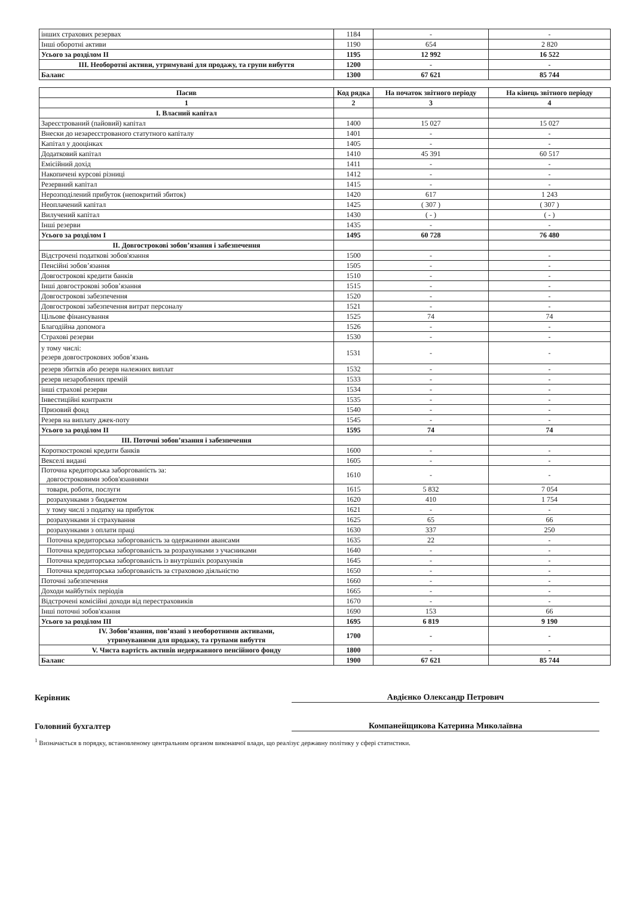| інших страхових резервах | 1184 | - | - |
| Інші оборотні активи | 1190 | 654 | 2 820 |
| Усього за розділом II | 1195 | 12 992 | 16 522 |
| III. Необоротні активи, утримувані для продажу, та групи вибуття | 1200 | - | - |
| Баланс | 1300 | 67 621 | 85 744 |
| Пасив | Код рядка | На початок звітного періоду | На кінець звітного періоду |
| --- | --- | --- | --- |
| 1 | 2 | 3 | 4 |
| I. Власний капітал | | | |
| Зареєстрований (пайовий) капітал | 1400 | 15 027 | 15 027 |
| Внески до незареєстрованого статутного капіталу | 1401 | - | - |
| Капітал у дооцінках | 1405 | - | - |
| Додатковий капітал | 1410 | 45 391 | 60 517 |
| Емісійний дохід | 1411 | - | - |
| Накопичені курсові різниці | 1412 | - | - |
| Резервний капітал | 1415 | - | - |
| Нерозподілений прибуток (непокритий збиток) | 1420 | 617 | 1 243 |
| Неоплачений капітал | 1425 | ( 307 ) | ( 307 ) |
| Вилучений капітал | 1430 | ( - ) | ( - ) |
| Інші резерви | 1435 | - | - |
| Усього за розділом I | 1495 | 60 728 | 76 480 |
| II. Довгострокові зобов’язання і забезпечення | | | |
| Відстрочені податкові зобов'язання | 1500 | - | - |
| Пенсійні зобов’язання | 1505 | - | - |
| Довгострокові кредити банків | 1510 | - | - |
| Інші довгострокові зобов’язання | 1515 | - | - |
| Довгострокові забезпечення | 1520 | - | - |
| Довгострокові забезпечення витрат персоналу | 1521 | - | - |
| Цільове фінансування | 1525 | 74 | 74 |
| Благодійна допомога | 1526 | - | - |
| Страхові резерви | 1530 | - | - |
| у тому числі: резерв довгострокових зобов’язань | 1531 | - | - |
| резерв збитків або резерв належних виплат | 1532 | - | - |
| резерв незароблених премій | 1533 | - | - |
| інші страхові резерви | 1534 | - | - |
| Інвестиційні контракти | 1535 | - | - |
| Призовий фонд | 1540 | - | - |
| Резерв на виплату джек-поту | 1545 | - | - |
| Усього за розділом II | 1595 | 74 | 74 |
| III. Поточні зобов’язання і забезпечення | | | |
| Короткострокові кредити банків | 1600 | - | - |
| Векселі видані | 1605 | - | - |
| Поточна кредиторська заборгованість за: довгостроковими зобов'язаннями | 1610 | - | - |
| товари, роботи, послуги | 1615 | 5 832 | 7 054 |
| розрахунками з бюджетом | 1620 | 410 | 1 754 |
| у тому числі з податку на прибуток | 1621 | - | - |
| розрахунками зі страхування | 1625 | 65 | 66 |
| розрахунками з оплати праці | 1630 | 337 | 250 |
| Поточна кредиторська заборгованість за одержаними авансами | 1635 | 22 | - |
| Поточна кредиторська заборгованість за розрахунками з учасниками | 1640 | - | - |
| Поточна кредиторська заборгованість із внутрішніх розрахунків | 1645 | - | - |
| Поточна кредиторська заборгованість за страховою діяльністю | 1650 | - | - |
| Поточні забезпечення | 1660 | - | - |
| Доходи майбутніх періодів | 1665 | - | - |
| Відстрочені комісійні доходи від перестраховиків | 1670 | - | - |
| Інші поточні зобов'язання | 1690 | 153 | 66 |
| Усього за розділом III | 1695 | 6 819 | 9 190 |
| IV. Зобов’язання, пов’язані з необоротними активами, утримуваними для продажу, та групами вибуття | 1700 | - | - |
| V. Чиста вартість активів недержавного пенсійного фонду | 1800 | - | - |
| Баланс | 1900 | 67 621 | 85 744 |
Керівник Авдієнко Олександр Петрович
Головний бухгалтер Компанейщикова Катерина Миколаївна
<sup>1</sup> Визначається в порядку, встановленому центральним органом виконавчої влади, що реалізує державну політику у сфері статистики.